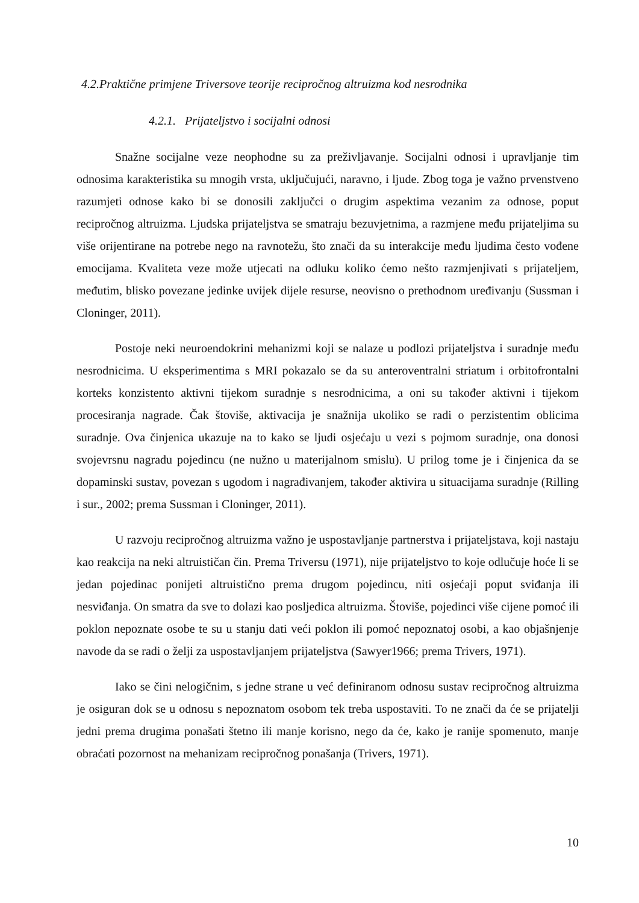4.2.Praktične primjene Triversove teorije recipročnog altruizma kod nesrodnika
4.2.1. Prijateljstvo i socijalni odnosi
Snažne socijalne veze neophodne su za preživljavanje. Socijalni odnosi i upravljanje tim odnosima karakteristika su mnogih vrsta, uključujući, naravno, i ljude. Zbog toga je važno prvenstveno razumjeti odnose kako bi se donosili zaključci o drugim aspektima vezanim za odnose, poput recipročnog altruizma. Ljudska prijateljstva se smatraju bezuvjetnima, a razmjene među prijateljima su više orijentirane na potrebe nego na ravnotežu, što znači da su interakcije među ljudima često vođene emocijama. Kvaliteta veze može utjecati na odluku koliko ćemo nešto razmjenjivati s prijateljem, međutim, blisko povezane jedinke uvijek dijele resurse, neovisno o prethodnom uređivanju (Sussman i Cloninger, 2011).
Postoje neki neuroendokrini mehanizmi koji se nalaze u podlozi prijateljstva i suradnje među nesrodnicima. U eksperimentima s MRI pokazalo se da su anteroventralni striatum i orbitofrontalni korteks konzistento aktivni tijekom suradnje s nesrodnicima, a oni su također aktivni i tijekom procesiranja nagrade. Čak štoviše, aktivacija je snažnija ukoliko se radi o perzistentim oblicima suradnje. Ova činjenica ukazuje na to kako se ljudi osjećaju u vezi s pojmom suradnje, ona donosi svojevrsnu nagradu pojedincu (ne nužno u materijalnom smislu). U prilog tome je i činjenica da se dopaminski sustav, povezan s ugodom i nagrađivanjem, također aktivira u situacijama suradnje (Rilling i sur., 2002; prema Sussman i Cloninger, 2011).
U razvoju recipročnog altruizma važno je uspostavljanje partnerstva i prijateljstava, koji nastaju kao reakcija na neki altruističan čin. Prema Triversu (1971), nije prijateljstvo to koje odlučuje hoće li se jedan pojedinac ponijeti altruistično prema drugom pojedincu, niti osjećaji poput sviđanja ili nesviđanja. On smatra da sve to dolazi kao posljedica altruizma. Štoviše, pojedinci više cijene pomoć ili poklon nepoznate osobe te su u stanju dati veći poklon ili pomoć nepoznatoj osobi, a kao objašnjenje navode da se radi o želji za uspostavljanjem prijateljstva (Sawyer1966; prema Trivers, 1971).
Iako se čini nelogičnim, s jedne strane u već definiranom odnosu sustav recipročnog altruizma je osiguran dok se u odnosu s nepoznatom osobom tek treba uspostaviti. To ne znači da će se prijatelji jedni prema drugima ponašati štetno ili manje korisno, nego da će, kako je ranije spomenuto, manje obraćati pozornost na mehanizam recipročnog ponašanja (Trivers, 1971).
10